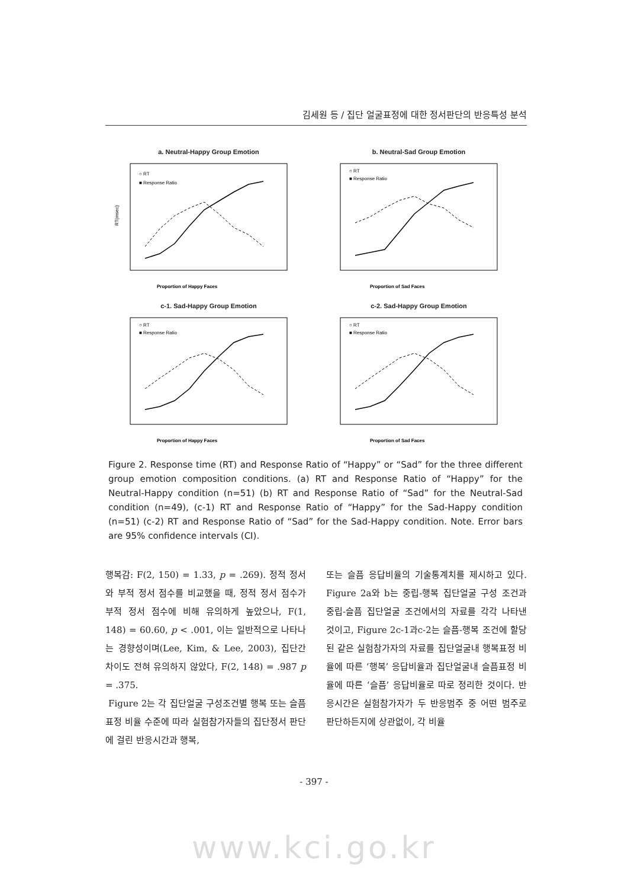김세원 등 / 집단 얼굴표정에 대한 정서판단의 반응특성 분석
a. Neutral-Happy Group Emotion
○ RT
■ Response Ratio
Proportion of Happy Faces
RT(msec)
b. Neutral-Sad Group Emotion
○ RT
■ Response Ratio
Proportion of Sad Faces
c-1. Sad-Happy Group Emotion
○ RT
■ Response Ratio
Proportion of Happy Faces
c-2. Sad-Happy Group Emotion
○ RT
■ Response Ratio
Proportion of Sad Faces
Figure 2. Response time (RT) and Response Ratio of “Happy” or “Sad” for the three different group emotion composition conditions. (a) RT and Response Ratio of “Happy” for the Neutral-Happy condition (n=51) (b) RT and Response Ratio of “Sad” for the Neutral-Sad condition (n=49), (c-1) RT and Response Ratio of “Happy” for the Sad-Happy condition (n=51) (c-2) RT and Response Ratio of “Sad” for the Sad-Happy condition. Note. Error bars are 95% confidence intervals (CI).
행복감: F(2, 150) = 1.33, p = .269). 정적 정서와 부적 정서 점수를 비교했을 때, 정적 정서 점수가 부적 정서 점수에 비해 유의하게 높았으나, F(1, 148) = 60.60, p < .001, 이는 일반적으로 나타나는 경향성이며(Lee, Kim, & Lee, 2003), 집단간 차이도 전혀 유의하지 않았다, F(2, 148) = .987 p = .375.
Figure 2는 각 집단얼굴 구성조건별 행복 또는 슬픔표정 비율 수준에 따라 실험참가자들의 집단정서 판단에 걸린 반응시간과 행복,
또는 슬픔 응답비율의 기술통계치를 제시하고 있다. Figure 2a와 b는 중립-행복 집단얼굴 구성 조건과 중립-슬픔 집단얼굴 조건에서의 자료를 각각 나타낸 것이고, Figure 2c-1과c-2는 슬픔-행복 조건에 할당된 같은 실험참가자의 자료를 집단얼굴내 행복표정 비율에 따른 ‘행복’ 응답비율과 집단얼굴내 슬픔표정 비율에 따른 ‘슬픔’ 응답비율로 따로 정리한 것이다. 반응시간은 실험참가자가 두 반응범주 중 어떤 범주로 판단하든지에 상관없이, 각 비율
- 397 -
www.kci.go.kr